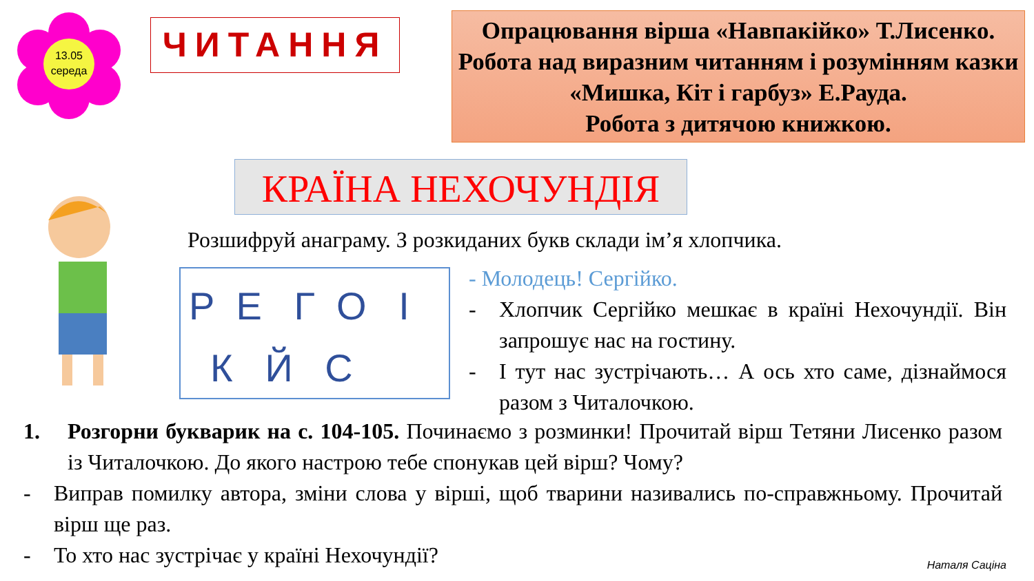13.05
середа
ЧИТАННЯ
Опрацювання вірша «Навпакійко» Т.Лисенко.
Робота над виразним читанням і розумінням казки «Мишка, Кіт і гарбуз» Е.Рауда.
Робота з дитячою книжкою.
КРАЇНА НЕХОЧУНДІЯ
Розшифруй анаграму. З розкиданих букв склади ім’я хлопчика.
Р Е Г О І
К Й С
- Молодець! Сергійко.
- Хлопчик Сергійко мешкає в країні Нехочундії. Він запрошує нас на гостину.
- І тут нас зустрічають… А ось хто саме, дізнаймося разом з Читалочкою.
1. Розгорни букварик на с. 104-105. Починаємо з розминки! Прочитай вірш Тетяни Лисенко разом із Читалочкою. До якого настрою тебе спонукав цей вірш? Чому?
- Виправ помилку автора, зміни слова у вірші, щоб тварини називались по-справжньому. Прочитай вірш ще раз.
- То хто нас зустрічає у країні Нехочундії?
Наталя Саціна